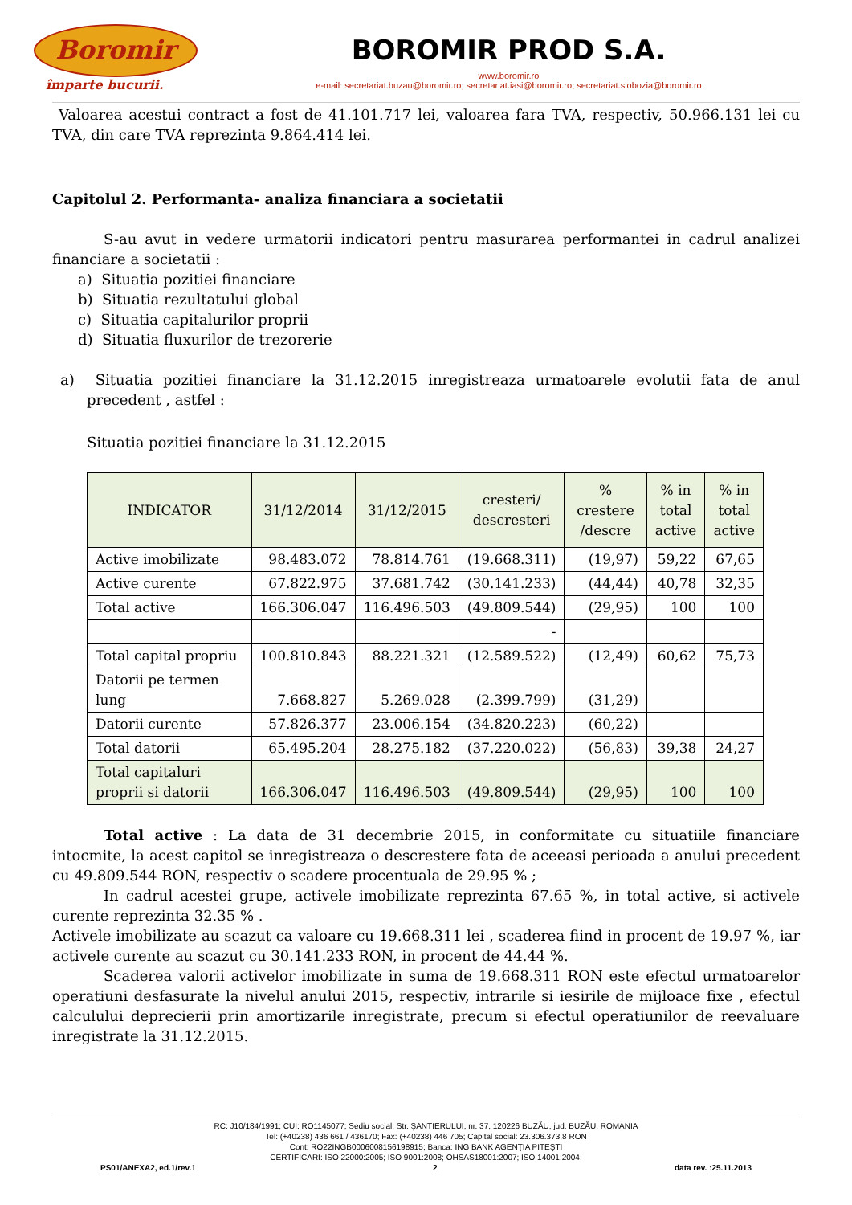Boromir
împarte bucurii.
BOROMIR PROD S.A.
www.boromir.ro
e-mail: secretariat.buzau@boromir.ro; secretariat.iasi@boromir.ro; secretariat.slobozia@boromir.ro
Valoarea acestui contract a fost de 41.101.717 lei, valoarea fara TVA, respectiv, 50.966.131 lei cu TVA, din care TVA reprezinta 9.864.414 lei.
Capitolul 2. Performanta- analiza financiara a societatii
S-au avut in vedere urmatorii indicatori pentru masurarea performantei in cadrul analizei financiare a societatii :
a) Situatia pozitiei financiare
b) Situatia rezultatului global
c) Situatia capitalurilor proprii
d) Situatia fluxurilor de trezorerie
a) Situatia pozitiei financiare la 31.12.2015 inregistreaza urmatoarele evolutii fata de anul precedent , astfel :
Situatia pozitiei financiare la 31.12.2015
| INDICATOR | 31/12/2014 | 31/12/2015 | cresteri/ descresteri | % crestere /descre | % in total active | % in total active |
| --- | --- | --- | --- | --- | --- | --- |
| Active imobilizate | 98.483.072 | 78.814.761 | (19.668.311) | (19,97) | 59,22 | 67,65 |
| Active curente | 67.822.975 | 37.681.742 | (30.141.233) | (44,44) | 40,78 | 32,35 |
| Total active | 166.306.047 | 116.496.503 | (49.809.544) | (29,95) | 100 | 100 |
| | | | - | | | |
| Total capital propriu | 100.810.843 | 88.221.321 | (12.589.522) | (12,49) | 60,62 | 75,73 |
| Datorii pe termen lung | 7.668.827 | 5.269.028 | (2.399.799) | (31,29) | | |
| Datorii curente | 57.826.377 | 23.006.154 | (34.820.223) | (60,22) | | |
| Total datorii | 65.495.204 | 28.275.182 | (37.220.022) | (56,83) | 39,38 | 24,27 |
| Total capitaluri proprii si datorii | 166.306.047 | 116.496.503 | (49.809.544) | (29,95) | 100 | 100 |
Total active : La data de 31 decembrie 2015, in conformitate cu situatiile financiare intocmite, la acest capitol se inregistreaza o descrestere fata de aceeasi perioada a anului precedent cu 49.809.544 RON, respectiv o scadere procentuala de 29.95 % ;
In cadrul acestei grupe, activele imobilizate reprezinta 67.65 %, in total active, si activele curente reprezinta 32.35 % .
Activele imobilizate au scazut ca valoare cu 19.668.311 lei , scaderea fiind in procent de 19.97 %, iar activele curente au scazut cu 30.141.233 RON, in procent de 44.44 %.
Scaderea valorii activelor imobilizate in suma de 19.668.311 RON este efectul urmatoarelor operatiuni desfasurate la nivelul anului 2015, respectiv, intrarile si iesirile de mijloace fixe , efectul calculului deprecierii prin amortizarile inregistrate, precum si efectul operatiunilor de reevaluare inregistrate la 31.12.2015.
RC: J10/184/1991; CUI: RO1145077; Sediu social: Str. ŞANTIERULUI, nr. 37, 120226 BUZĂU, jud. BUZĂU, ROMANIA
Tel: (+40238) 436 661 / 436170; Fax: (+40238) 446 705; Capital social: 23.306.373,8 RON
Cont: RO22INGB0006008156198915; Banca: ING BANK AGENŢIA PITEŞTI
CERTIFICARI: ISO 22000:2005; ISO 9001:2008; OHSAS18001:2007; ISO 14001:2004;
PS01/ANEXA2, ed.1/rev.1 2 data rev. :25.11.2013